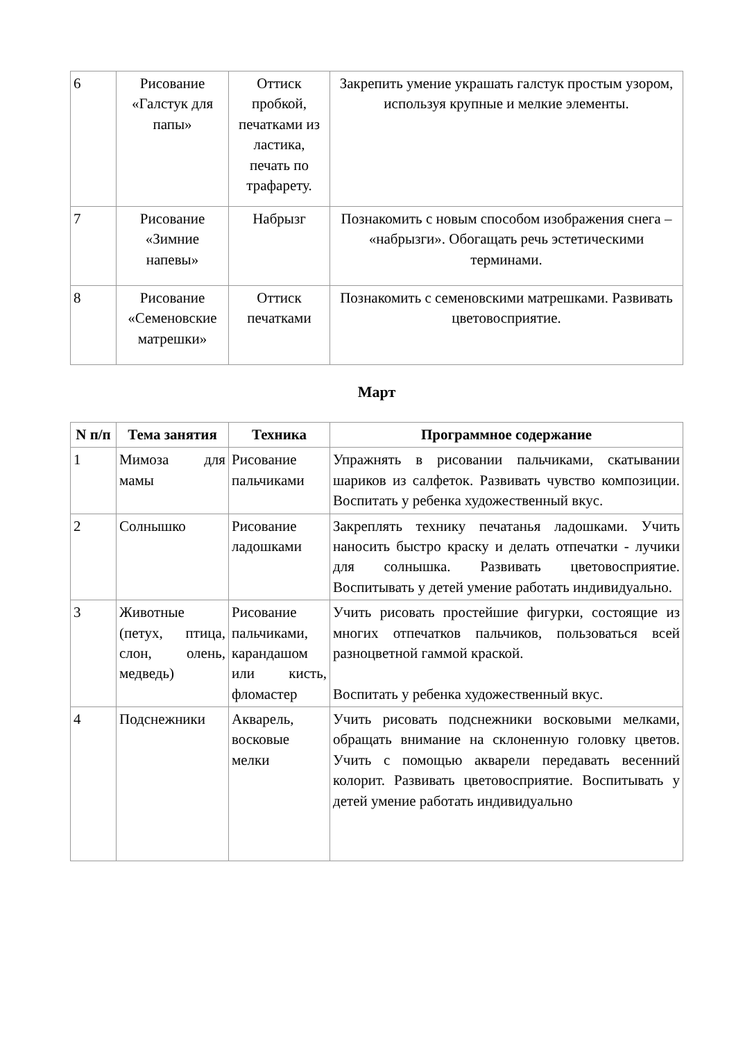| 6 | Рисование «Галстук для папы» | Оттиск пробкой, печатками из ластика, печать по трафарету. | Закрепить умение украшать галстук простым узором, используя крупные и мелкие элементы. |
| 7 | Рисование «Зимние напевы» | Набрызг | Познакомить с новым способом изображения снега – «набрызги». Обогащать речь эстетическими терминами. |
| 8 | Рисование «Семеновские матрешки» | Оттиск печатками | Познакомить с семеновскими матрешками. Развивать цветовосприятие. |
Март
| N п/п | Тема занятия | Техника | Программное содержание |
| --- | --- | --- | --- |
| 1 | Мимоза для мамы | Рисование пальчиками | Упражнять в рисовании пальчиками, скатывании шариков из салфеток. Развивать чувство композиции. Воспитать у ребенка художественный вкус. |
| 2 | Солнышко | Рисование ладошками | Закреплять технику печатанья ладошками. Учить наносить быстро краску и делать отпечатки - лучики для солнышка. Развивать цветовосприятие. Воспитывать у детей умение работать индивидуально. |
| 3 | Животные (петух, птица, слон, олень, медведь) | Рисование пальчиками, карандашом или кисть, фломастер | Учить рисовать простейшие фигурки, состоящие из многих отпечатков пальчиков, пользоваться всей разноцветной гаммой краской. Воспитать у ребенка художественный вкус. |
| 4 | Подснежники | Акварель, восковые мелки | Учить рисовать подснежники восковыми мелками, обращать внимание на склоненную головку цветов. Учить с помощью акварели передавать весенний колорит. Развивать цветовосприятие. Воспитывать у детей умение работать индивидуально |